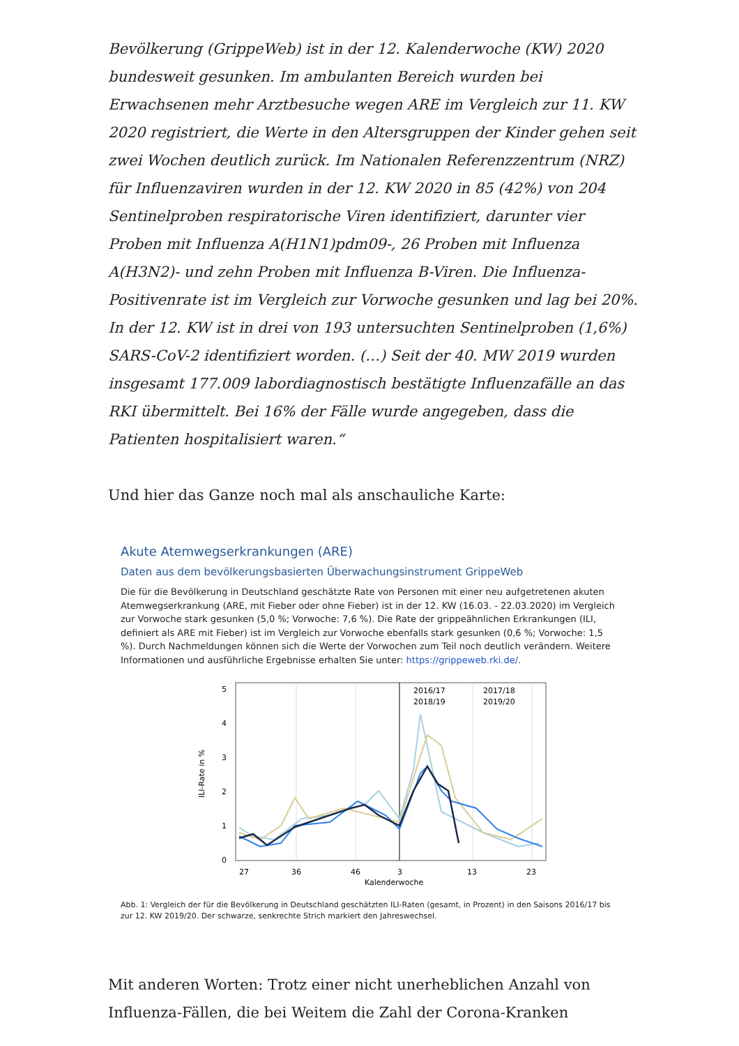Bevölkerung (GrippeWeb) ist in der 12. Kalenderwoche (KW) 2020 bundesweit gesunken. Im ambulanten Bereich wurden bei Erwachsenen mehr Arztbesuche wegen ARE im Vergleich zur 11. KW 2020 registriert, die Werte in den Altersgruppen der Kinder gehen seit zwei Wochen deutlich zurück. Im Nationalen Referenzzentrum (NRZ) für Influenzaviren wurden in der 12. KW 2020 in 85 (42%) von 204 Sentinelproben respiratorische Viren identifiziert, darunter vier Proben mit Influenza A(H1N1)pdm09-, 26 Proben mit Influenza A(H3N2)- und zehn Proben mit Influenza B-Viren. Die Influenza-Positivenrate ist im Vergleich zur Vorwoche gesunken und lag bei 20%. In der 12. KW ist in drei von 193 untersuchten Sentinelproben (1,6%) SARS-CoV-2 identifiziert worden. (…) Seit der 40. MW 2019 wurden insgesamt 177.009 labordiagnostisch bestätigte Influenzafälle an das RKI übermittelt. Bei 16% der Fälle wurde angegeben, dass die Patienten hospitalisiert waren.“
Und hier das Ganze noch mal als anschauliche Karte:
Akute Atemwegserkrankungen (ARE)
Daten aus dem bevölkerungsbasierten Überwachungsinstrument GrippeWeb
Die für die Bevölkerung in Deutschland geschätzte Rate von Personen mit einer neu aufgetretenen akuten Atemwegserkrankung (ARE, mit Fieber oder ohne Fieber) ist in der 12. KW (16.03. - 22.03.2020) im Vergleich zur Vorwoche stark gesunken (5,0 %; Vorwoche: 7,6 %). Die Rate der grippeähnlichen Erkrankungen (ILI, definiert als ARE mit Fieber) ist im Vergleich zur Vorwoche ebenfalls stark gesunken (0,6 %; Vorwoche: 1,5 %). Durch Nachmeldungen können sich die Werte der Vorwochen zum Teil noch deutlich verändern. Weitere Informationen und ausführliche Ergebnisse erhalten Sie unter: https://grippeweb.rki.de/.
0
1
2
3
4
5
27
36
46
3
13
23
Kalenderwoche
ILI-Rate in %
2016/17
2017/18
2018/19
2019/20
Abb. 1: Vergleich der für die Bevölkerung in Deutschland geschätzten ILI-Raten (gesamt, in Prozent) in den Saisons 2016/17 bis zur 12. KW 2019/20. Der schwarze, senkrechte Strich markiert den Jahreswechsel.
Mit anderen Worten: Trotz einer nicht unerheblichen Anzahl von Influenza-Fällen, die bei Weitem die Zahl der Corona-Kranken